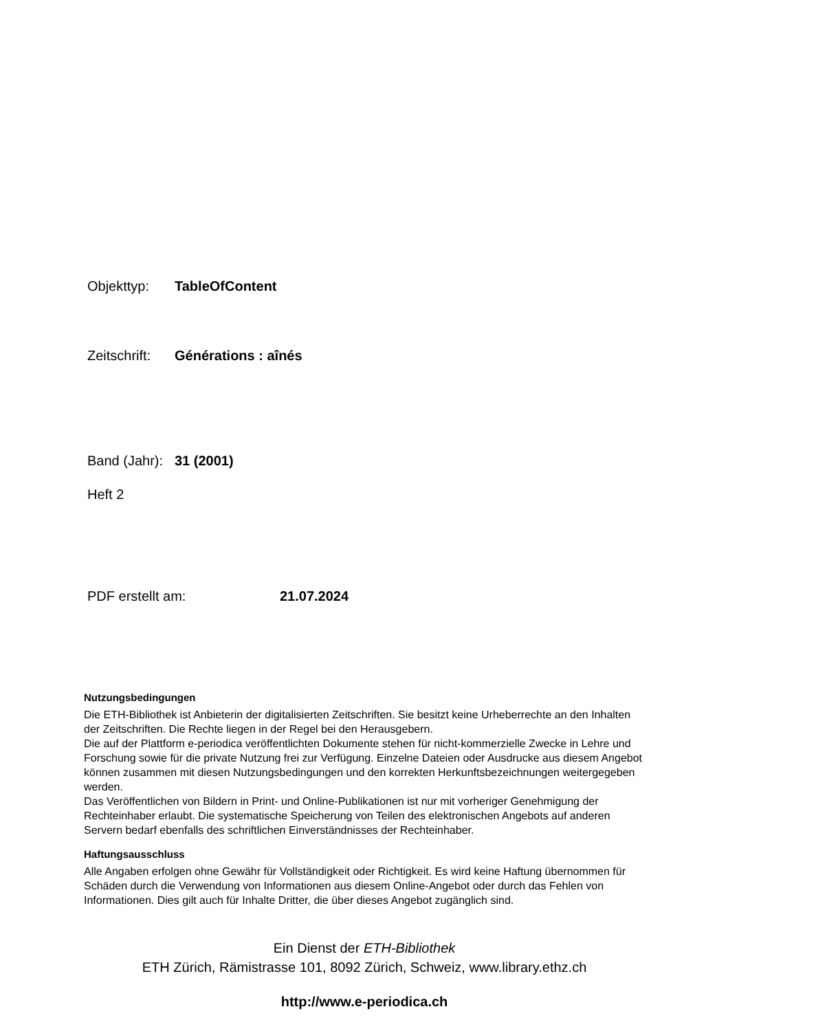Objekttyp: TableOfContent
Zeitschrift: Générations : aînés
Band (Jahr): 31 (2001)
Heft 2
PDF erstellt am: 21.07.2024
Nutzungsbedingungen
Die ETH-Bibliothek ist Anbieterin der digitalisierten Zeitschriften. Sie besitzt keine Urheberrechte an den Inhalten der Zeitschriften. Die Rechte liegen in der Regel bei den Herausgebern.
Die auf der Plattform e-periodica veröffentlichten Dokumente stehen für nicht-kommerzielle Zwecke in Lehre und Forschung sowie für die private Nutzung frei zur Verfügung. Einzelne Dateien oder Ausdrucke aus diesem Angebot können zusammen mit diesen Nutzungsbedingungen und den korrekten Herkunftsbezeichnungen weitergegeben werden.
Das Veröffentlichen von Bildern in Print- und Online-Publikationen ist nur mit vorheriger Genehmigung der Rechteinhaber erlaubt. Die systematische Speicherung von Teilen des elektronischen Angebots auf anderen Servern bedarf ebenfalls des schriftlichen Einverständnisses der Rechteinhaber.
Haftungsausschluss
Alle Angaben erfolgen ohne Gewähr für Vollständigkeit oder Richtigkeit. Es wird keine Haftung übernommen für Schäden durch die Verwendung von Informationen aus diesem Online-Angebot oder durch das Fehlen von Informationen. Dies gilt auch für Inhalte Dritter, die über dieses Angebot zugänglich sind.
Ein Dienst der ETH-Bibliothek
ETH Zürich, Rämistrasse 101, 8092 Zürich, Schweiz, www.library.ethz.ch
http://www.e-periodica.ch